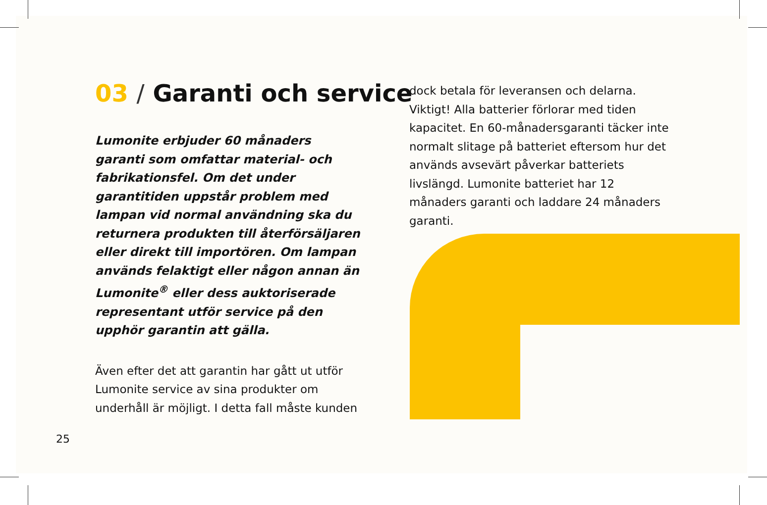03 / Garanti och service
Lumonite erbjuder 60 månaders garanti som omfattar material- och fabrikationsfel. Om det under garantitiden uppstår problem med lampan vid normal användning ska du returnera produkten till återförsäljaren eller direkt till importören. Om lampan används felaktigt eller någon annan än Lumonite<sup>®</sup> eller dess auktoriserade representant utför service på den upphör garantin att gälla.
Även efter det att garantin har gått ut utför Lumonite service av sina produkter om underhåll är möjligt. I detta fall måste kunden
dock betala för leveransen och delarna. Viktigt! Alla batterier förlorar med tiden kapacitet. En 60-månadersgaranti täcker inte normalt slitage på batteriet eftersom hur det används avsevärt påverkar batteriets livslängd. Lumonite batteriet har 12 månaders garanti och laddare 24 månaders garanti.
25